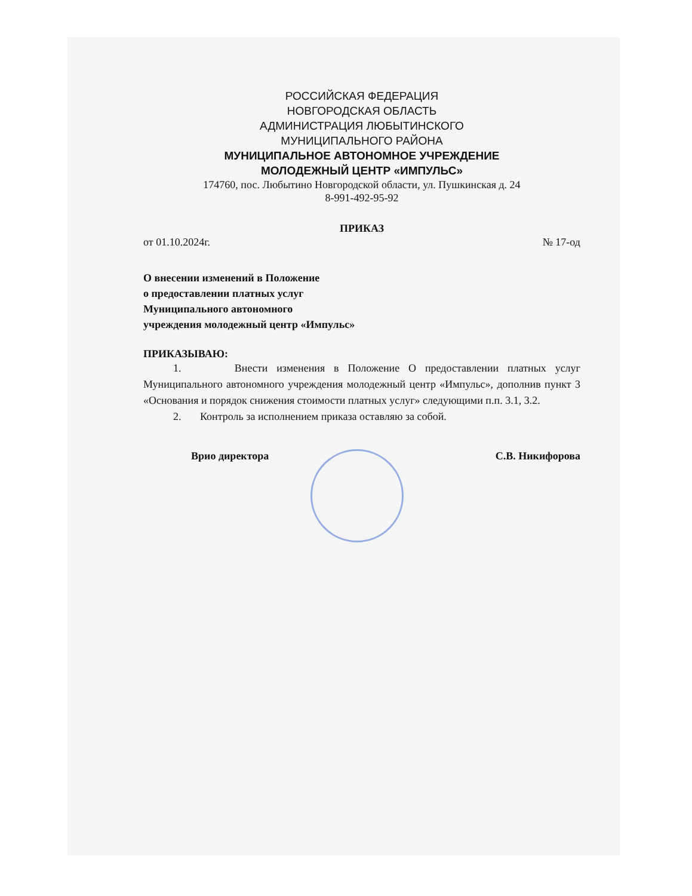РОССИЙСКАЯ ФЕДЕРАЦИЯ
НОВГОРОДСКАЯ ОБЛАСТЬ
АДМИНИСТРАЦИЯ ЛЮБЫТИНСКОГО
МУНИЦИПАЛЬНОГО РАЙОНА
МУНИЦИПАЛЬНОЕ АВТОНОМНОЕ УЧРЕЖДЕНИЕ
МОЛОДЕЖНЫЙ ЦЕНТР «ИМПУЛЬС»
174760, пос. Любытино Новгородской области, ул. Пушкинская д. 24
8-991-492-95-92
ПРИКАЗ
от 01.10.2024г. № 17-од
О внесении изменений в Положение
о предоставлении платных услуг
Муниципального автономного
учреждения молодежный центр «Импульс»
ПРИКАЗЫВАЮ:
1. Внести изменения в Положение О предоставлении платных услуг Муниципального автономного учреждения молодежный центр «Импульс», дополнив пункт 3 «Основания и порядок снижения стоимости платных услуг» следующими п.п. 3.1, 3.2.
2. Контроль за исполнением приказа оставляю за собой.
Врио директора С.В. Никифорова